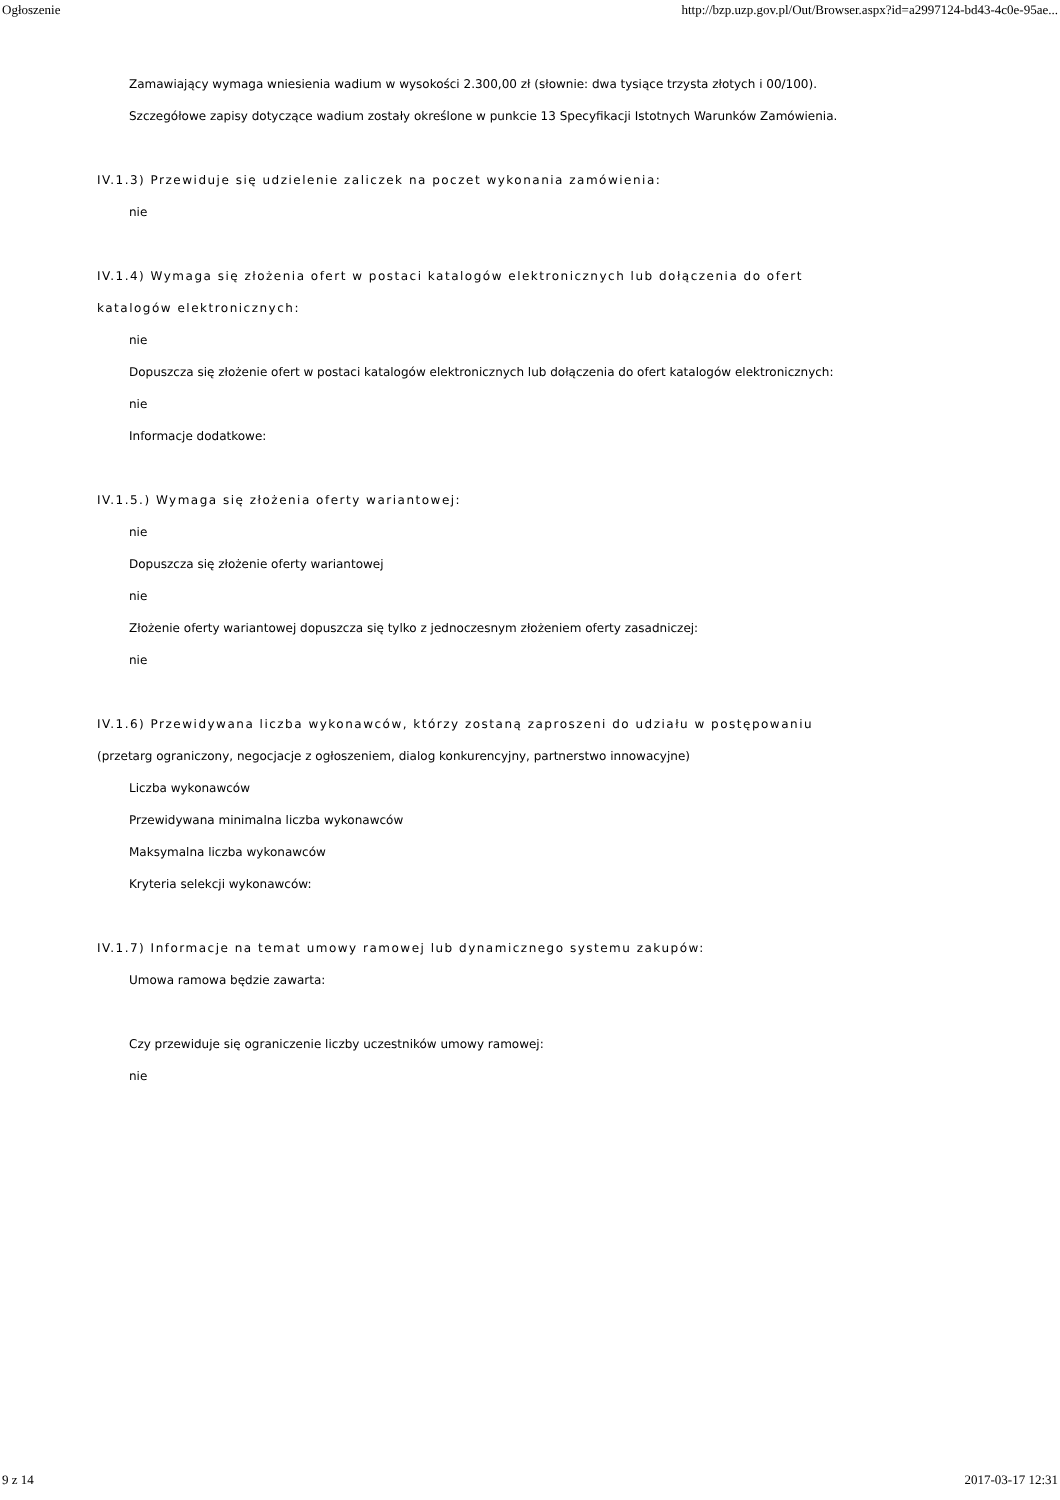Ogłoszenie http://bzp.uzp.gov.pl/Out/Browser.aspx?id=a2997124-bd43-4c0e-95ae...
Zamawiający wymaga wniesienia wadium w wysokości 2.300,00 zł (słownie: dwa tysiące trzysta złotych i 00/100). Szczegółowe zapisy dotyczące wadium zostały określone w punkcie 13 Specyfikacji Istotnych Warunków Zamówienia.
IV.1.3) Przewiduje się udzielenie zaliczek na poczet wykonania zamówienia:
nie
IV.1.4) Wymaga się złożenia ofert w postaci katalogów elektronicznych lub dołączenia do ofert katalogów elektronicznych:
nie
Dopuszcza się złożenie ofert w postaci katalogów elektronicznych lub dołączenia do ofert katalogów elektronicznych:
nie
Informacje dodatkowe:
IV.1.5.) Wymaga się złożenia oferty wariantowej:
nie
Dopuszcza się złożenie oferty wariantowej
nie
Złożenie oferty wariantowej dopuszcza się tylko z jednoczesnym złożeniem oferty zasadniczej:
nie
IV.1.6) Przewidywana liczba wykonawców, którzy zostaną zaproszeni do udziału w postępowaniu
(przetarg ograniczony, negocjacje z ogłoszeniem, dialog konkurencyjny, partnerstwo innowacyjne)
Liczba wykonawców
Przewidywana minimalna liczba wykonawców
Maksymalna liczba wykonawców
Kryteria selekcji wykonawców:
IV.1.7) Informacje na temat umowy ramowej lub dynamicznego systemu zakupów:
Umowa ramowa będzie zawarta:
Czy przewiduje się ograniczenie liczby uczestników umowy ramowej:
nie
9 z 14 2017-03-17 12:31